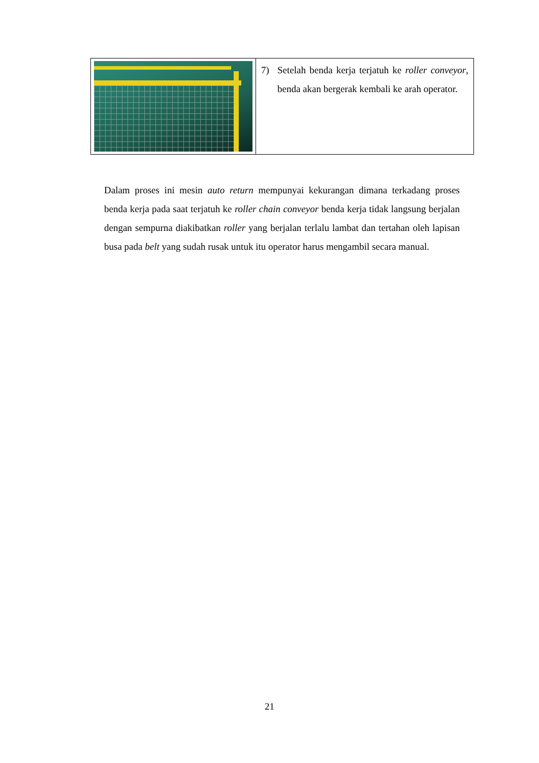| | 7) Setelah benda kerja terjatuh ke roller conveyor , benda akan bergerak kembali ke arah operator. |
Dalam proses ini mesin auto return mempunyai kekurangan dimana terkadang proses benda kerja pada saat terjatuh ke roller chain conveyor benda kerja tidak langsung berjalan dengan sempurna diakibatkan roller yang berjalan terlalu lambat dan tertahan oleh lapisan busa pada belt yang sudah rusak untuk itu operator harus mengambil secara manual.
21